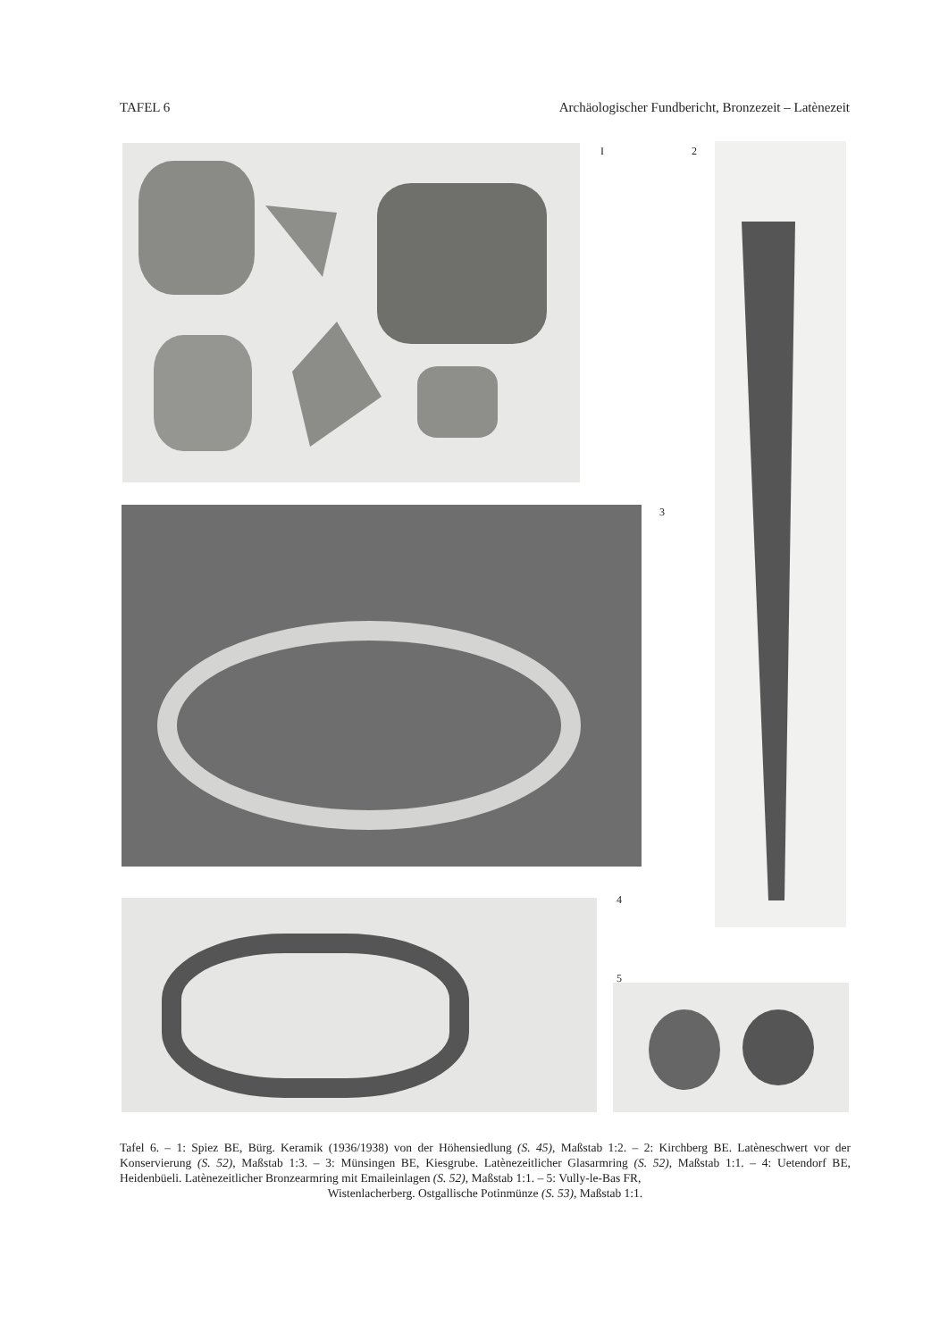TAFEL 6 Archäologischer Fundbericht, Bronzezeit – Latènezeit
I 2
3
4
5
Tafel 6. – 1: Spiez BE, Bürg. Keramik (1936/1938) von der Höhensiedlung (S. 45), Maßstab 1:2. – 2: Kirchberg BE. Latèneschwert vor der Konservierung (S. 52), Maßstab 1:3. – 3: Münsingen BE, Kiesgrube. Latènezeitlicher Glasarmring (S. 52), Maßstab 1:1. – 4: Uetendorf BE, Heidenbüeli. Latènezeitlicher Bronzearmring mit Emaileinlagen (S. 52), Maßstab 1:1. – 5: Vully-le-Bas FR,
Wistenlacherberg. Ostgallische Potinmünze (S. 53), Maßstab 1:1.